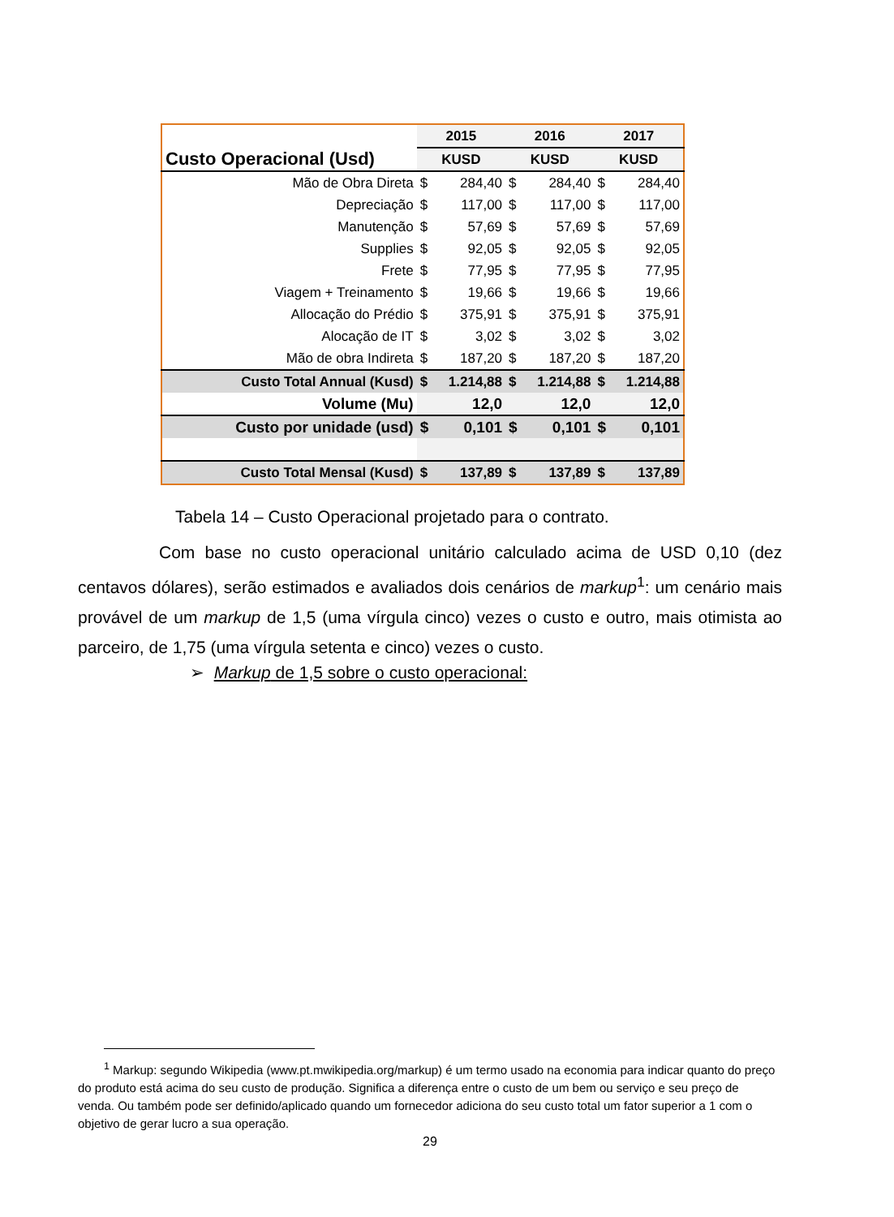| Custo Operacional (Usd) | 2015 | | 2016 | | 2017 | |
| --- | --- | --- | --- | --- | --- | --- |
| | KUSD | | KUSD | | KUSD | |
| Mão de Obra Direta | $ | 284,40 | $ | 284,40 | $ | 284,40 |
| Depreciação | $ | 117,00 | $ | 117,00 | $ | 117,00 |
| Manutenção | $ | 57,69 | $ | 57,69 | $ | 57,69 |
| Supplies | $ | 92,05 | $ | 92,05 | $ | 92,05 |
| Frete | $ | 77,95 | $ | 77,95 | $ | 77,95 |
| Viagem + Treinamento | $ | 19,66 | $ | 19,66 | $ | 19,66 |
| Allocação do Prédio | $ | 375,91 | $ | 375,91 | $ | 375,91 |
| Alocação de IT | $ | 3,02 | $ | 3,02 | $ | 3,02 |
| Mão de obra Indireta | $ | 187,20 | $ | 187,20 | $ | 187,20 |
| Custo Total Annual (Kusd) | $ | 1.214,88 | $ | 1.214,88 | $ | 1.214,88 |
| Volume (Mu) | 12,0 | | 12,0 | | 12,0 | |
| Custo por unidade (usd) | $ | 0,101 | $ | 0,101 | $ | 0,101 |
| Custo Total Mensal (Kusd) | $ | 137,89 | $ | 137,89 | $ | 137,89 |
Tabela 14 – Custo Operacional projetado para o contrato.
Com base no custo operacional unitário calculado acima de USD 0,10 (dez centavos dólares), serão estimados e avaliados dois cenários de markup<sup>1</sup>: um cenário mais provável de um markup de 1,5 (uma vírgula cinco) vezes o custo e outro, mais otimista ao parceiro, de 1,75 (uma vírgula setenta e cinco) vezes o custo.
➢ Markup de 1,5 sobre o custo operacional:
<sup>1</sup> Markup: segundo Wikipedia (www.pt.mwikipedia.org/markup) é um termo usado na economia para indicar quanto do preço do produto está acima do seu custo de produção. Significa a diferença entre o custo de um bem ou serviço e seu preço de venda. Ou também pode ser definido/aplicado quando um fornecedor adiciona do seu custo total um fator superior a 1 com o objetivo de gerar lucro a sua operação.
29